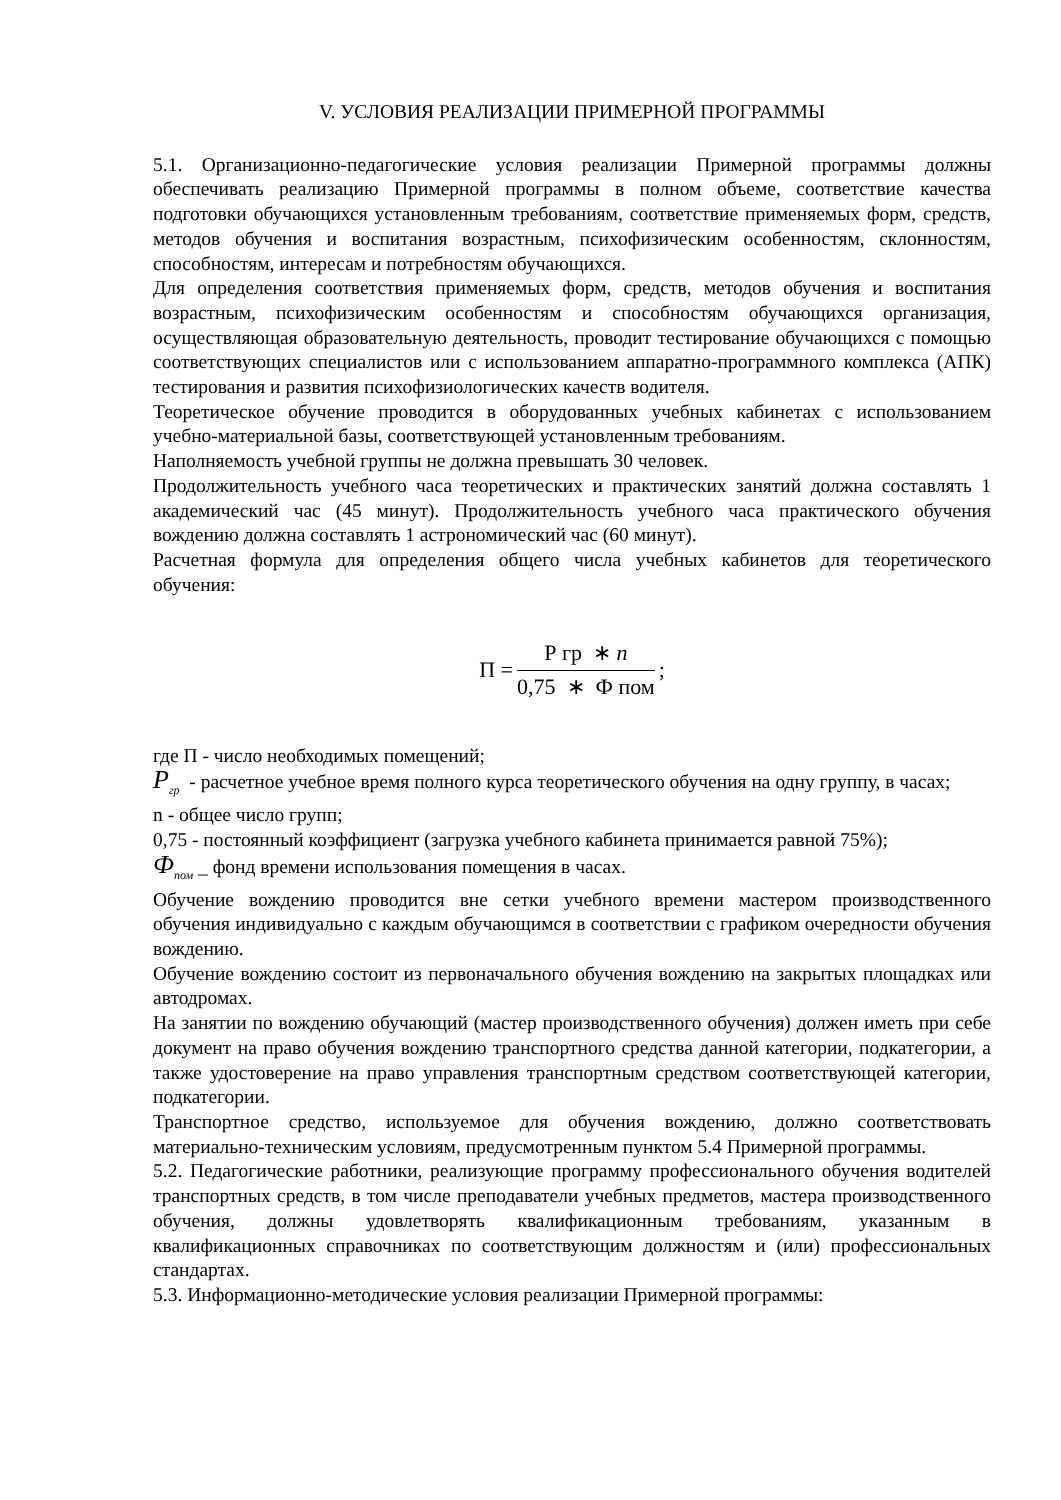V. УСЛОВИЯ РЕАЛИЗАЦИИ ПРИМЕРНОЙ ПРОГРАММЫ
5.1. Организационно-педагогические условия реализации Примерной программы должны обеспечивать реализацию Примерной программы в полном объеме, соответствие качества подготовки обучающихся установленным требованиям, соответствие применяемых форм, средств, методов обучения и воспитания возрастным, психофизическим особенностям, склонностям, способностям, интересам и потребностям обучающихся.
Для определения соответствия применяемых форм, средств, методов обучения и воспитания возрастным, психофизическим особенностям и способностям обучающихся организация, осуществляющая образовательную деятельность, проводит тестирование обучающихся с помощью соответствующих специалистов или с использованием аппаратно-программного комплекса (АПК) тестирования и развития психофизиологических качеств водителя.
Теоретическое обучение проводится в оборудованных учебных кабинетах с использованием учебно-материальной базы, соответствующей установленным требованиям.
Наполняемость учебной группы не должна превышать 30 человек.
Продолжительность учебного часа теоретических и практических занятий должна составлять 1 академический час (45 минут). Продолжительность учебного часа практического обучения вождению должна составлять 1 астрономический час (60 минут).
Расчетная формула для определения общего числа учебных кабинетов для теоретического обучения:
П =
Р гр ∗ n
0,75 ∗ Ф пом
;
где П - число необходимых помещений;
P<sub>гр</sub> - расчетное учебное время полного курса теоретического обучения на одну группу, в часах;
n - общее число групп;
0,75 - постоянный коэффициент (загрузка учебного кабинета принимается равной 75%);
Ф<sub>пом</sub> _ фонд времени использования помещения в часах.
Обучение вождению проводится вне сетки учебного времени мастером производственного обучения индивидуально с каждым обучающимся в соответствии с графиком очередности обучения вождению.
Обучение вождению состоит из первоначального обучения вождению на закрытых площадках или автодромах.
На занятии по вождению обучающий (мастер производственного обучения) должен иметь при себе документ на право обучения вождению транспортного средства данной категории, подкатегории, а также удостоверение на право управления транспортным средством соответствующей категории, подкатегории.
Транспортное средство, используемое для обучения вождению, должно соответствовать материально-техническим условиям, предусмотренным пунктом 5.4 Примерной программы.
5.2. Педагогические работники, реализующие программу профессионального обучения водителей транспортных средств, в том числе преподаватели учебных предметов, мастера производственного обучения, должны удовлетворять квалификационным требованиям, указанным в квалификационных справочниках по соответствующим должностям и (или) профессиональных стандартах.
5.3. Информационно-методические условия реализации Примерной программы: